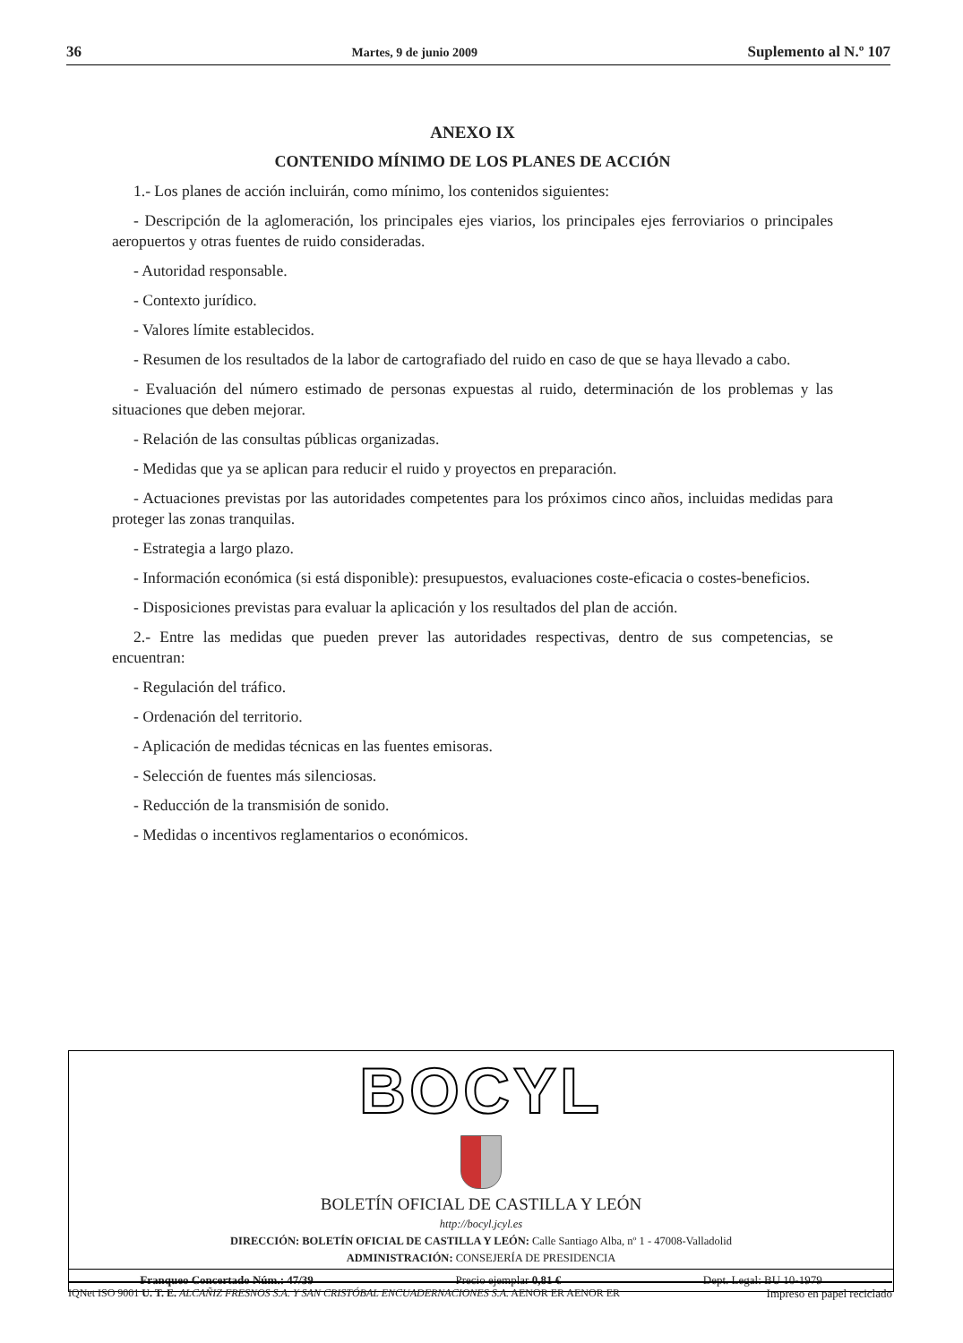36 Martes, 9 de junio 2009 Suplemento al N.º 107
ANEXO IX
CONTENIDO MÍNIMO DE LOS PLANES DE ACCIÓN
1.- Los planes de acción incluirán, como mínimo, los contenidos siguientes:
- Descripción de la aglomeración, los principales ejes viarios, los principales ejes ferroviarios o principales aeropuertos y otras fuentes de ruido consideradas.
- Autoridad responsable.
- Contexto jurídico.
- Valores límite establecidos.
- Resumen de los resultados de la labor de cartografiado del ruido en caso de que se haya llevado a cabo.
- Evaluación del número estimado de personas expuestas al ruido, determinación de los problemas y las situaciones que deben mejorar.
- Relación de las consultas públicas organizadas.
- Medidas que ya se aplican para reducir el ruido y proyectos en preparación.
- Actuaciones previstas por las autoridades competentes para los próximos cinco años, incluidas medidas para proteger las zonas tranquilas.
- Estrategia a largo plazo.
- Información económica (si está disponible): presupuestos, evaluaciones coste-eficacia o costes-beneficios.
- Disposiciones previstas para evaluar la aplicación y los resultados del plan de acción.
2.- Entre las medidas que pueden prever las autoridades respectivas, dentro de sus competencias, se encuentran:
- Regulación del tráfico.
- Ordenación del territorio.
- Aplicación de medidas técnicas en las fuentes emisoras.
- Selección de fuentes más silenciosas.
- Reducción de la transmisión de sonido.
- Medidas o incentivos reglamentarios o económicos.
BOCYL
BOLETÍN OFICIAL DE CASTILLA Y LEÓN
http://bocyl.jcyl.es
DIRECCIÓN: BOLETÍN OFICIAL DE CASTILLA Y LEÓN: Calle Santiago Alba, nº 1 - 47008-Valladolid
ADMINISTRACIÓN: CONSEJERÍA DE PRESIDENCIA
Franqueo Concertado Núm.: 47/39 Precio ejemplar 0,81 € Dept. Legal: BU 10-1979
IQNet ISO 9001 U. T. E. ALCAÑIZ FRESNOS S.A. Y SAN CRISTÓBAL ENCUADERNACIONES S.A. AENOR ER AENOR ER Impreso en papel reciclado